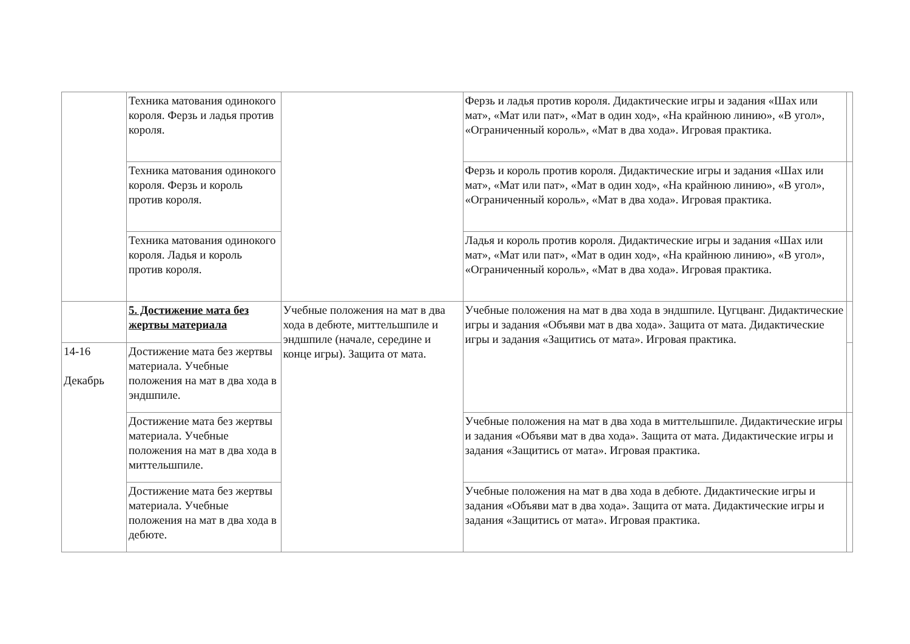| | Техника матования одинокого короля. Ферзь и ладья против короля. | | Ферзь и ладья против короля. Дидактические игры и задания «Шах или мат», «Мат или пат», «Мат в один ход», «На крайнюю линию», «В угол», «Ограниченный король», «Мат в два хода». Игровая практика. | |
| | Техника матования одинокого короля. Ферзь и король против короля. | | Ферзь и король против короля. Дидактические игры и задания «Шах или мат», «Мат или пат», «Мат в один ход», «На крайнюю линию», «В угол», «Ограниченный король», «Мат в два хода». Игровая практика. | |
| | Техника матования одинокого короля. Ладья и король против короля. | | Ладья и король против короля. Дидактические игры и задания «Шах или мат», «Мат или пат», «Мат в один ход», «На крайнюю линию», «В угол», «Ограниченный король», «Мат в два хода». Игровая практика. | |
| | 5. Достижение мата без жертвы материала | Учебные положения на мат в два хода в дебюте, миттельшпиле и эндшпиле (начале, середине и конце игры). Защита от мата. | Учебные положения на мат в два хода в эндшпиле. Цугцванг. Дидактические игры и задания «Объяви мат в два хода». Защита от мата. Дидактические игры и задания «Защитись от мата». Игровая практика. | |
| 14-16 Декабрь | Достижение мата без жертвы материала. Учебные положения на мат в два хода в эндшпиле. | | | |
| | Достижение мата без жертвы материала. Учебные положения на мат в два хода в миттельшпиле. | | Учебные положения на мат в два хода в миттельшпиле. Дидактические игры и задания «Объяви мат в два хода». Защита от мата. Дидактические игры и задания «Защитись от мата». Игровая практика. | |
| | Достижение мата без жертвы материала. Учебные положения на мат в два хода в дебюте. | | Учебные положения на мат в два хода в дебюте. Дидактические игры и задания «Объяви мат в два хода». Защита от мата. Дидактические игры и задания «Защитись от мата». Игровая практика. | |